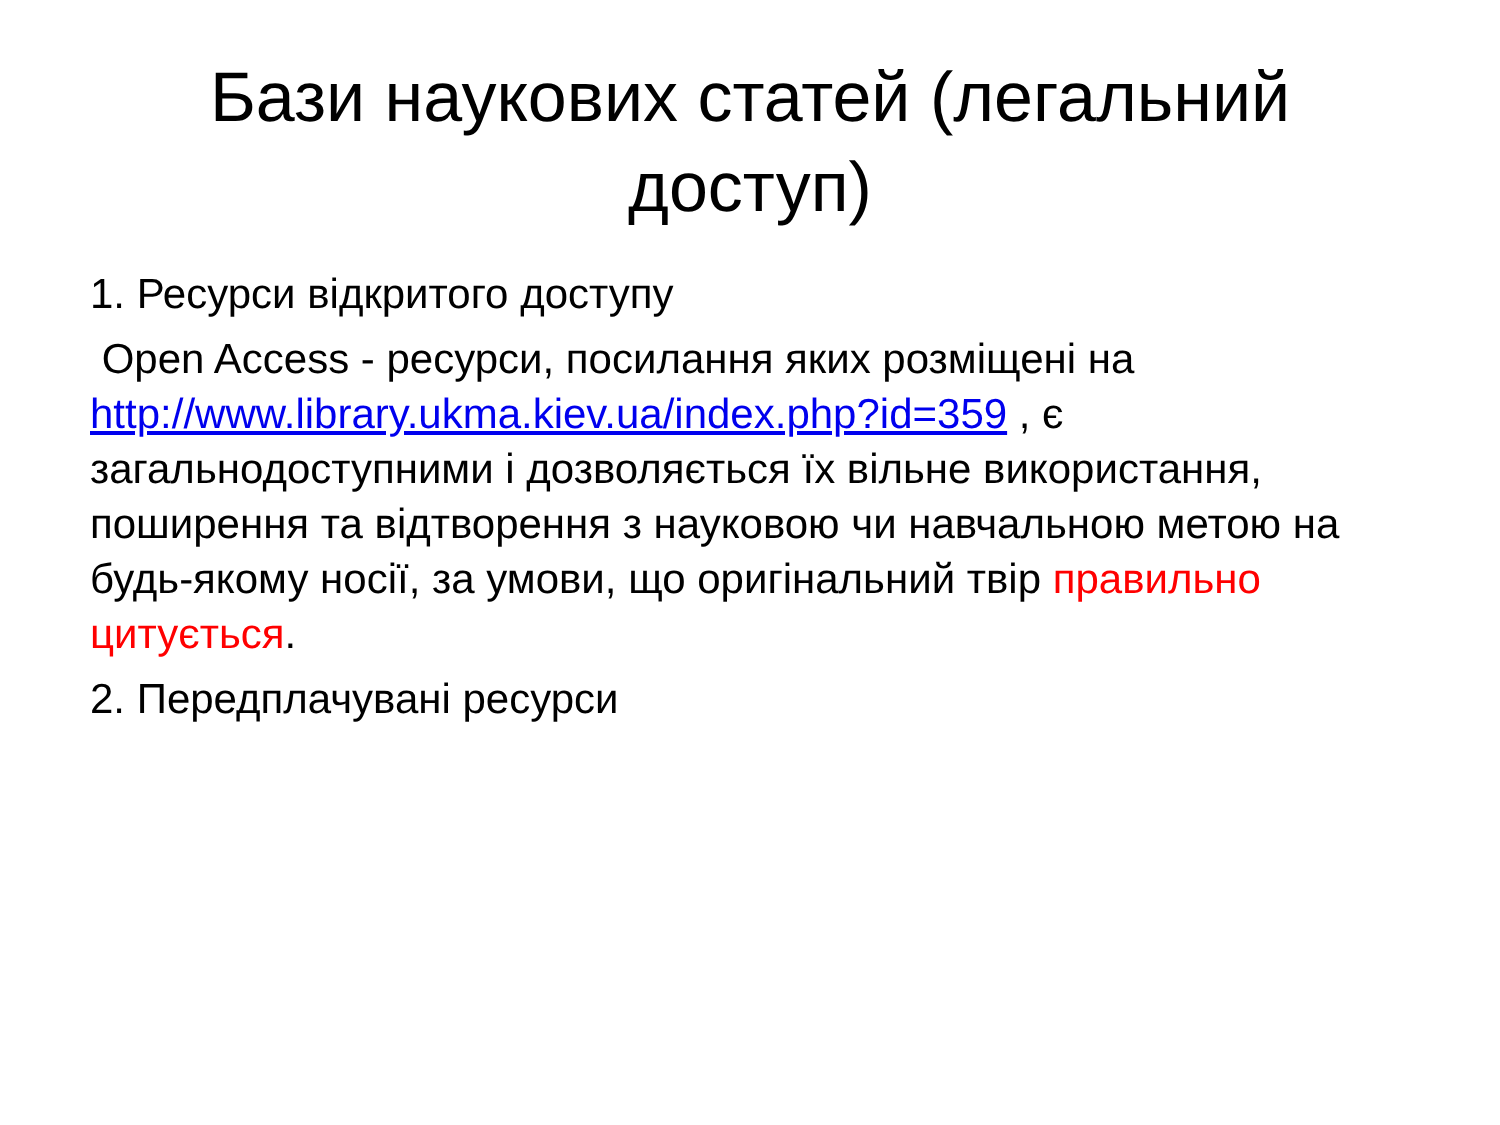Бази наукових статей (легальний доступ)
1. Ресурси відкритого доступу
Open Access - ресурси, посилання яких розміщені на http://www.library.ukma.kiev.ua/index.php?id=359 , є загальнодоступними і дозволяється їх вільне використання, поширення та відтворення з науковою чи навчальною метою на будь-якому носії, за умови, що оригінальний твір правильно цитується.
2. Передплачувані ресурси